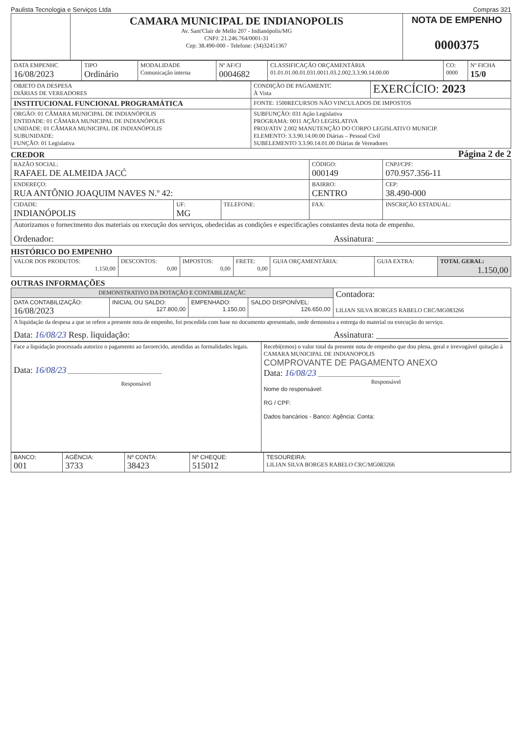Paulista Tecnologia e Serviços Ltda Compras 321
| | CAMARA MUNICIPAL DE INDIANOPOLIS Av. Sant'Clair de Mello 207 - Indianópolis/MG CNPJ: 21.246.764/0001-31 Cep: 38.490-000 - Telefone: (34)32451367 | NOTA DE EMPENHO 0000375 |
| DATA EMPENHC 16/08/2023 | TIPO Ordinário | MODALIDADE Comunicação interna | Nº AF/CI 0004682 | CLASSIFICAÇÃO ORÇAMENTÁRIA 01.01.01.00.01.031.0011.03.2.002.3.3.90.14.00.00 | CO: 0000 | Nº FICHA 15/0 |
| OBJETO DA DESPESA DIÁRIAS DE VEREADORES | CONDIÇÃO DE PAGAMENTC À Vista | EXERCÍCIO: 2023 |
| INSTITUCIONAL FUNCIONAL PROGRAMÁTICA | FONTE: 1500RECURSOS NÃO VINCULADOS DE IMPOSTOS | |
| ORGÃO: 01 CÂMARA MUNICIPAL DE INDIANÓPOLIS ENTIDADE: 01 CÂMARA MUNICIPAL DE INDIANÓPOLIS UNIDADE: 01 CÂMARA MUNICIPAL DE INDIANÓPOLIS SUBUNIDADE: FUNÇÃO: 01 Legislativa | SUBFUNÇÃO: 031 Ação Legislativa PROGRAMA: 0011 AÇÃO LEGISLATIVA PROJ/ATIV 2.002 MANUTENÇÃO DO CORPO LEGISLATIVO MUNICIP. ELEMENTO: 3.3.90.14.00.00 Diárias – Pessoal Civil SUBELEMENTO 3.3.90.14.01.00 Diárias de Vereadores | |
CREDOR
Página 2 de 2
| RAZÃO SOCIAL: RAFAEL DE ALMEIDA JACĆ | | | CÓDIGO: 000149 | CNPJ/CPF: 070.957.356-11 | |
| ENDEREÇO: RUA ANTÔNIO JOAQUIM NAVES N.º 42: | | | BAIRRO: CENTRO | | CEP: 38.490-000 |
| CIDADE: INDIANÓPOLIS | UF: MG | TELEFONE: | FAX: | INSCRIÇÃO ESTADUAL: | |
| Autorizamos o fornecimento dos materiais ou execução dos serviços, obedecidas as condições e especificações constantes desta nota de empenho. Ordenador: Assinatura: ______________________________ | | | | | |
HISTÓRICO DO EMPENHO
| VALOR DOS PRODUTOS: 1.150,00 | DESCONTOS: 0,00 | IMPOSTOS: 0,00 | FRETE: 0,00 | GUIA ORÇAMENTÁRIA: | GUIA EXTRA: | TOTAL GERAL: 1.150,00 |
OUTRAS INFORMAÇÕES
| DEMONSTRATIVO DA DOTAÇÃO E CONTABILIZAÇÃC | | | | Contadora: LILIAN SILVA BORGES RABELO CRC/MG083266 |
| DATA CONTABILIZAÇÃO: 16/08/2023 | INICIAL OU SALDO: 127.800,00 | EMPENHADO: 1.150,00 | SALDO DISPONÍVEL: 126.650,00 | |
| A liquidação da despesa a que se refere a presente nota de empenho, foi procedida com base no documento apresentado, onde demonstra a entrega do material ou execução do serviço. Data: 16/08/23 Resp. liquidação: Assinatura: ______________________________ | | | | |
| Face a liquidação processada autorizo o pagamento ao favorecido, atendidas as formalidades legais. Data: 16/08/23 ________________________________ Responsável | Recebi(emos) o valor total da presente nota de empenho que dou plena, geral e irrevogável quitação à CAMARA MUNICIPAL DE INDIANOPOLIS COMPROVANTE DE PAGAMENTO ANEXO Data: 16/08/23 ____________________________ Responsável Nome do responsável: RG / CPF: Dados bancários - Banco: Agência: Conta: |
| BANCO: 001 | AGÊNCIA: 3733 | Nº CONTA: 38423 | Nº CHEQUE: 515012 | TESOUREIRA: LILIAN SILVA BORGES RABELO CRC/MG083266 |